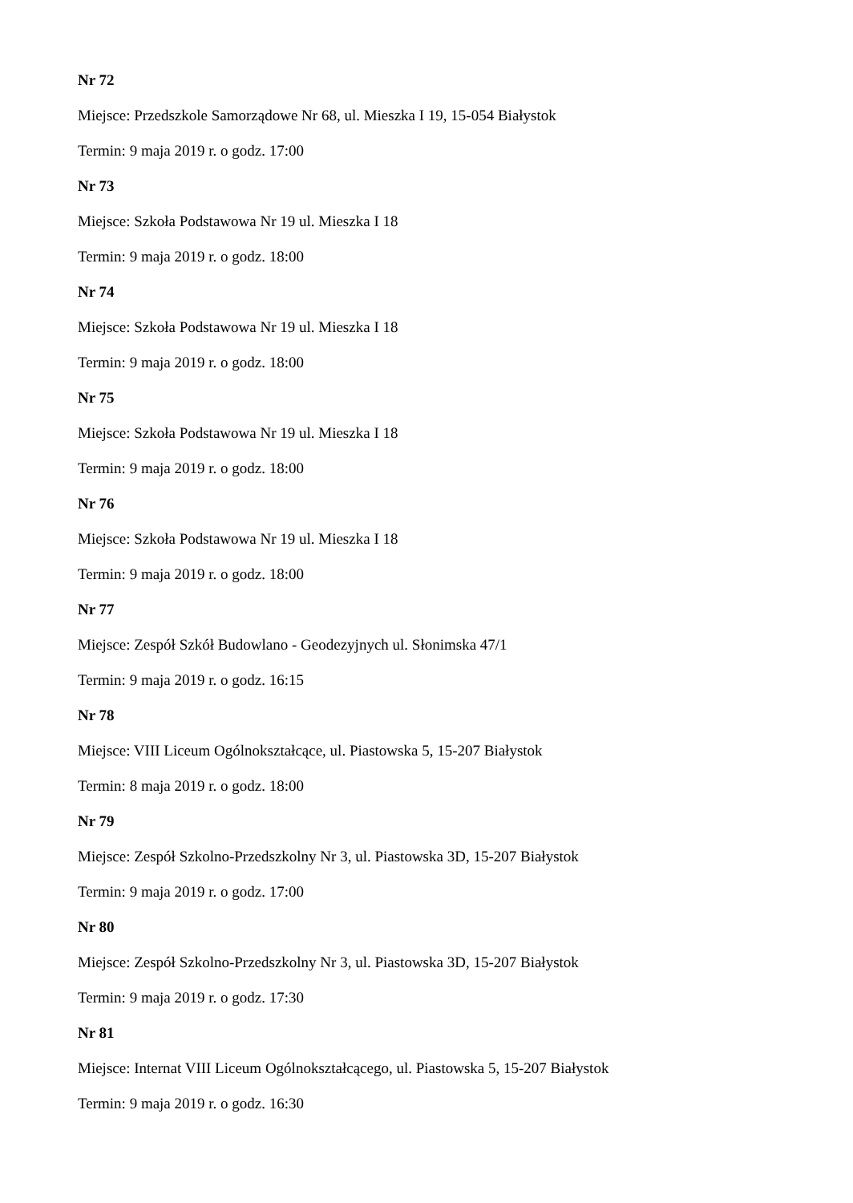Nr 72
Miejsce: Przedszkole Samorządowe Nr 68, ul. Mieszka I 19, 15-054 Białystok
Termin: 9 maja 2019 r. o godz. 17:00
Nr 73
Miejsce: Szkoła Podstawowa Nr 19 ul. Mieszka I 18
Termin: 9 maja 2019 r. o godz. 18:00
Nr 74
Miejsce: Szkoła Podstawowa Nr 19 ul. Mieszka I 18
Termin: 9 maja 2019 r. o godz. 18:00
Nr 75
Miejsce: Szkoła Podstawowa Nr 19 ul. Mieszka I 18
Termin: 9 maja 2019 r. o godz. 18:00
Nr 76
Miejsce: Szkoła Podstawowa Nr 19 ul. Mieszka I 18
Termin: 9 maja 2019 r. o godz. 18:00
Nr 77
Miejsce: Zespół Szkół Budowlano - Geodezyjnych ul. Słonimska 47/1
Termin: 9 maja 2019 r. o godz. 16:15
Nr 78
Miejsce: VIII Liceum Ogólnokształcące, ul. Piastowska 5, 15-207 Białystok
Termin: 8 maja 2019 r. o godz. 18:00
Nr 79
Miejsce: Zespół Szkolno-Przedszkolny Nr 3, ul. Piastowska 3D, 15-207 Białystok
Termin: 9 maja 2019 r. o godz. 17:00
Nr 80
Miejsce: Zespół Szkolno-Przedszkolny Nr 3, ul. Piastowska 3D, 15-207 Białystok
Termin: 9 maja 2019 r. o godz. 17:30
Nr 81
Miejsce: Internat VIII Liceum Ogólnokształcącego, ul. Piastowska 5, 15-207 Białystok
Termin: 9 maja 2019 r. o godz. 16:30